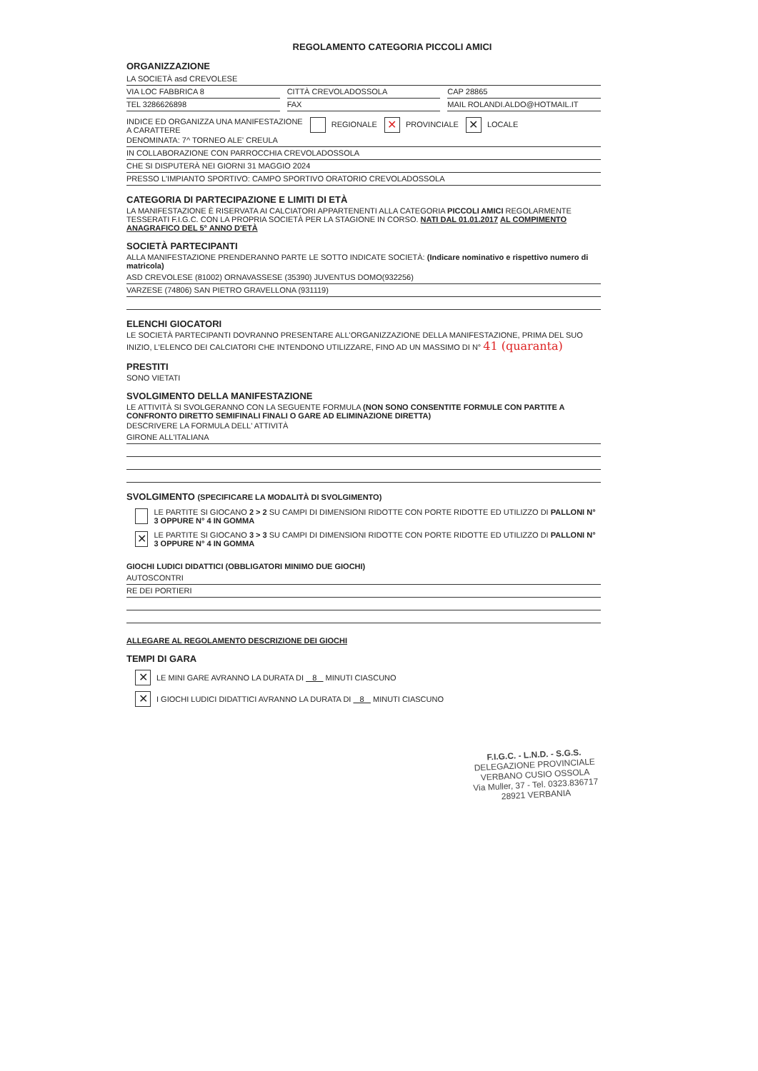REGOLAMENTO CATEGORIA PICCOLI AMICI
ORGANIZZAZIONE
LA SOCIETÀ asd CREVOLESE
VIA LOC FABBRICA 8 CITTÀ CREVOLADOSSOLA CAP 28865
TEL 3286626898 FAX MAIL ROLANDI.ALDO@HOTMAIL.IT
INDICE ED ORGANIZZA UNA MANIFESTAZIONE
A CARATTERE
REGIONALE
✕ PROVINCIALE
✕ LOCALE
DENOMINATA: 7^ TORNEO ALE' CREULA
IN COLLABORAZIONE CON PARROCCHIA CREVOLADOSSOLA
CHE SI DISPUTERÀ NEI GIORNI 31 MAGGIO 2024
PRESSO L'IMPIANTO SPORTIVO: CAMPO SPORTIVO ORATORIO CREVOLADOSSOLA
CATEGORIA DI PARTECIPAZIONE E LIMITI DI ETÀ
LA MANIFESTAZIONE È RISERVATA AI CALCIATORI APPARTENENTI ALLA CATEGORIA PICCOLI AMICI REGOLARMENTE TESSERATI F.I.G.C. CON LA PROPRIA SOCIETÀ PER LA STAGIONE IN CORSO. NATI DAL 01.01.2017 AL COMPIMENTO ANAGRAFICO DEL 5° ANNO D'ETÀ
SOCIETÀ PARTECIPANTI
ALLA MANIFESTAZIONE PRENDERANNO PARTE LE SOTTO INDICATE SOCIETÀ: (Indicare nominativo e rispettivo numero di matricola)
ASD CREVOLESE (81002) ORNAVASSESE (35390) JUVENTUS DOMO(932256)
VARZESE (74806) SAN PIETRO GRAVELLONA (931119)
ELENCHI GIOCATORI
LE SOCIETÀ PARTECIPANTI DOVRANNO PRESENTARE ALL'ORGANIZZAZIONE DELLA MANIFESTAZIONE, PRIMA DEL SUO INIZIO, L'ELENCO DEI CALCIATORI CHE INTENDONO UTILIZZARE, FINO AD UN MASSIMO DI N° 41 (quaranta)
PRESTITI
SONO VIETATI
SVOLGIMENTO DELLA MANIFESTAZIONE
LE ATTIVITÀ SI SVOLGERANNO CON LA SEGUENTE FORMULA (NON SONO CONSENTITE FORMULE CON PARTITE A CONFRONTO DIRETTO SEMIFINALI FINALI O GARE AD ELIMINAZIONE DIRETTA)
DESCRIVERE LA FORMULA DELL' ATTIVITÀ
GIRONE ALL'ITALIANA
SVOLGIMENTO (SPECIFICARE LA MODALITÀ DI SVOLGIMENTO)
LE PARTITE SI GIOCANO 2 > 2 SU CAMPI DI DIMENSIONI RIDOTTE CON PORTE RIDOTTE ED UTILIZZO DI PALLONI N° 3 OPPURE N° 4 IN GOMMA
✕ LE PARTITE SI GIOCANO 3 > 3 SU CAMPI DI DIMENSIONI RIDOTTE CON PORTE RIDOTTE ED UTILIZZO DI PALLONI N° 3 OPPURE N° 4 IN GOMMA
GIOCHI LUDICI DIDATTICI (OBBLIGATORI MINIMO DUE GIOCHI)
AUTOSCONTRI
RE DEI PORTIERI
ALLEGARE AL REGOLAMENTO DESCRIZIONE DEI GIOCHI
TEMPI DI GARA
✕ LE MINI GARE AVRANNO LA DURATA DI 8 MINUTI CIASCUNO
✕ I GIOCHI LUDICI DIDATTICI AVRANNO LA DURATA DI 8 MINUTI CIASCUNO
F.I.G.C. - L.N.D. - S.G.S.
DELEGAZIONE PROVINCIALE VERBANO CUSIO OSSOLA
Via Muller, 37 - Tel. 0323.836717
28921 VERBANIA